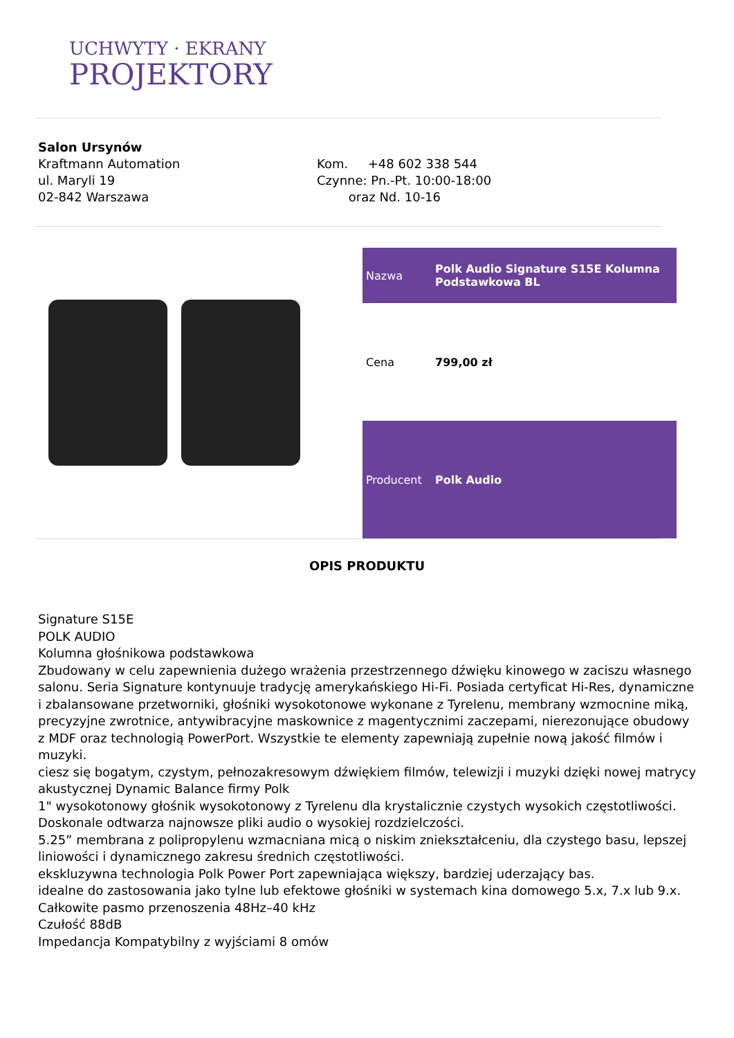UCHWYTY · EKRANY
PROJEKTORY
Salon Ursynów
Kraftmann Automation
ul. Maryli 19
02-842 Warszawa
Kom. +48 602 338 544
Czynne: Pn.-Pt. 10:00-18:00
oraz Nd. 10-16
| Nazwa | Polk Audio Signature S15E Kolumna Podstawkowa BL |
| Cena | 799,00 zł |
| Producent | Polk Audio |
OPIS PRODUKTU
Signature S15E
POLK AUDIO
Kolumna głośnikowa podstawkowa
Zbudowany w celu zapewnienia dużego wrażenia przestrzennego dźwięku kinowego w zaciszu własnego salonu. Seria Signature kontynuuje tradycję amerykańskiego Hi-Fi. Posiada certyficat Hi-Res, dynamiczne i zbalansowane przetworniki, głośniki wysokotonowe wykonane z Tyrelenu, membrany wzmocnine miką, precyzyjne zwrotnice, antywibracyjne maskownice z magentycznimi zaczepami, nierezonujące obudowy z MDF oraz technologią PowerPort. Wszystkie te elementy zapewniają zupełnie nową jakość filmów i muzyki.
ciesz się bogatym, czystym, pełnozakresowym dźwiękiem filmów, telewizji i muzyki dzięki nowej matrycy akustycznej Dynamic Balance firmy Polk
1" wysokotonowy głośnik wysokotonowy z Tyrelenu dla krystalicznie czystych wysokich częstotliwości. Doskonale odtwarza najnowsze pliki audio o wysokiej rozdzielczości.
5.25” membrana z polipropylenu wzmacniana micą o niskim zniekształceniu, dla czystego basu, lepszej liniowości i dynamicznego zakresu średnich częstotliwości.
ekskluzywna technologia Polk Power Port zapewniająca większy, bardziej uderzający bas.
idealne do zastosowania jako tylne lub efektowe głośniki w systemach kina domowego 5.x, 7.x lub 9.x.
Całkowite pasmo przenoszenia 48Hz–40 kHz
Czułość 88dB
Impedancja Kompatybilny z wyjściami 8 omów